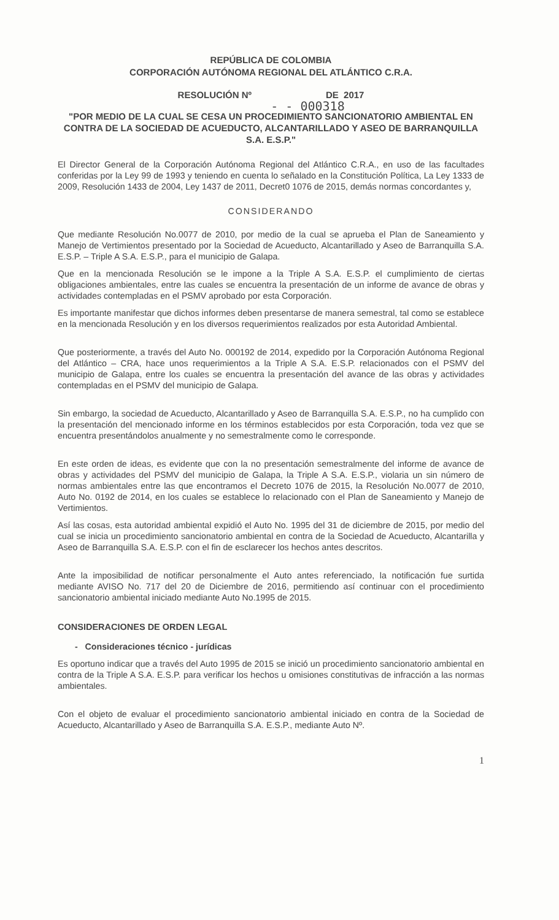REPÚBLICA DE COLOMBIA
CORPORACIÓN AUTÓNOMA REGIONAL DEL ATLÁNTICO C.R.A.
RESOLUCIÓN Nº DE 2017
- - 000318
"POR MEDIO DE LA CUAL SE CESA UN PROCEDIMIENTO SANCIONATORIO AMBIENTAL EN CONTRA DE LA SOCIEDAD DE ACUEDUCTO, ALCANTARILLADO Y ASEO DE BARRANQUILLA S.A. E.S.P."
El Director General de la Corporación Autónoma Regional del Atlántico C.R.A., en uso de las facultades conferidas por la Ley 99 de 1993 y teniendo en cuenta lo señalado en la Constitución Política, La Ley 1333 de 2009, Resolución 1433 de 2004, Ley 1437 de 2011, Decret0 1076 de 2015, demás normas concordantes y,
CONSIDERANDO
Que mediante Resolución No.0077 de 2010, por medio de la cual se aprueba el Plan de Saneamiento y Manejo de Vertimientos presentado por la Sociedad de Acueducto, Alcantarillado y Aseo de Barranquilla S.A. E.S.P. – Triple A S.A. E.S.P., para el municipio de Galapa.
Que en la mencionada Resolución se le impone a la Triple A S.A. E.S.P. el cumplimiento de ciertas obligaciones ambientales, entre las cuales se encuentra la presentación de un informe de avance de obras y actividades contempladas en el PSMV aprobado por esta Corporación.
Es importante manifestar que dichos informes deben presentarse de manera semestral, tal como se establece en la mencionada Resolución y en los diversos requerimientos realizados por esta Autoridad Ambiental.
Que posteriormente, a través del Auto No. 000192 de 2014, expedido por la Corporación Autónoma Regional del Atlántico – CRA, hace unos requerimientos a la Triple A S.A. E.S.P. relacionados con el PSMV del municipio de Galapa, entre los cuales se encuentra la presentación del avance de las obras y actividades contempladas en el PSMV del municipio de Galapa.
Sin embargo, la sociedad de Acueducto, Alcantarillado y Aseo de Barranquilla S.A. E.S.P., no ha cumplido con la presentación del mencionado informe en los términos establecidos por esta Corporación, toda vez que se encuentra presentándolos anualmente y no semestralmente como le corresponde.
En este orden de ideas, es evidente que con la no presentación semestralmente del informe de avance de obras y actividades del PSMV del municipio de Galapa, la Triple A S.A. E.S.P., violaria un sin número de normas ambientales entre las que encontramos el Decreto 1076 de 2015, la Resolución No.0077 de 2010, Auto No. 0192 de 2014, en los cuales se establece lo relacionado con el Plan de Saneamiento y Manejo de Vertimientos.
Así las cosas, esta autoridad ambiental expidió el Auto No. 1995 del 31 de diciembre de 2015, por medio del cual se inicia un procedimiento sancionatorio ambiental en contra de la Sociedad de Acueducto, Alcantarilla y Aseo de Barranquilla S.A. E.S.P. con el fin de esclarecer los hechos antes descritos.
Ante la imposibilidad de notificar personalmente el Auto antes referenciado, la notificación fue surtida mediante AVISO No. 717 del 20 de Diciembre de 2016, permitiendo así continuar con el procedimiento sancionatorio ambiental iniciado mediante Auto No.1995 de 2015.
CONSIDERACIONES DE ORDEN LEGAL
- Consideraciones técnico - jurídicas
Es oportuno indicar que a través del Auto 1995 de 2015 se inició un procedimiento sancionatorio ambiental en contra de la Triple A S.A. E.S.P. para verificar los hechos u omisiones constitutivas de infracción a las normas ambientales.
Con el objeto de evaluar el procedimiento sancionatorio ambiental iniciado en contra de la Sociedad de Acueducto, Alcantarillado y Aseo de Barranquilla S.A. E.S.P., mediante Auto Nº.
1